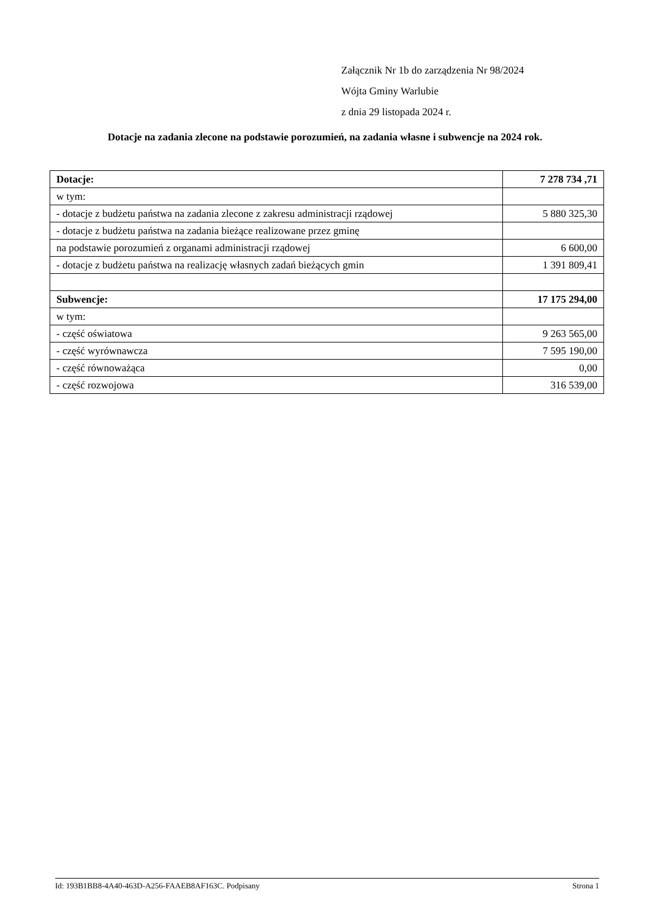Załącznik Nr 1b do zarządzenia Nr 98/2024
Wójta Gminy Warlubie
z dnia 29 listopada 2024 r.
Dotacje na zadania zlecone na podstawie porozumień, na zadania własne i subwencje na 2024 rok.
| Dotacje: | 7 278 734 ,71 |
| w tym: | |
| - dotacje z budżetu państwa na zadania zlecone z zakresu administracji rządowej | 5 880 325,30 |
| - dotacje z budżetu państwa na zadania bieżące realizowane przez gminę | |
| na podstawie porozumień z organami administracji rządowej | 6 600,00 |
| - dotacje z budżetu państwa na realizację własnych zadań bieżących gmin | 1 391 809,41 |
| Subwencje: | 17 175 294,00 |
| w tym: | |
| - część oświatowa | 9 263 565,00 |
| - część wyrównawcza | 7 595 190,00 |
| - część równoważąca | 0,00 |
| - część rozwojowa | 316 539,00 |
Id: 193B1BB8-4A40-463D-A256-FAAEB8AF163C. Podpisany Strona 1